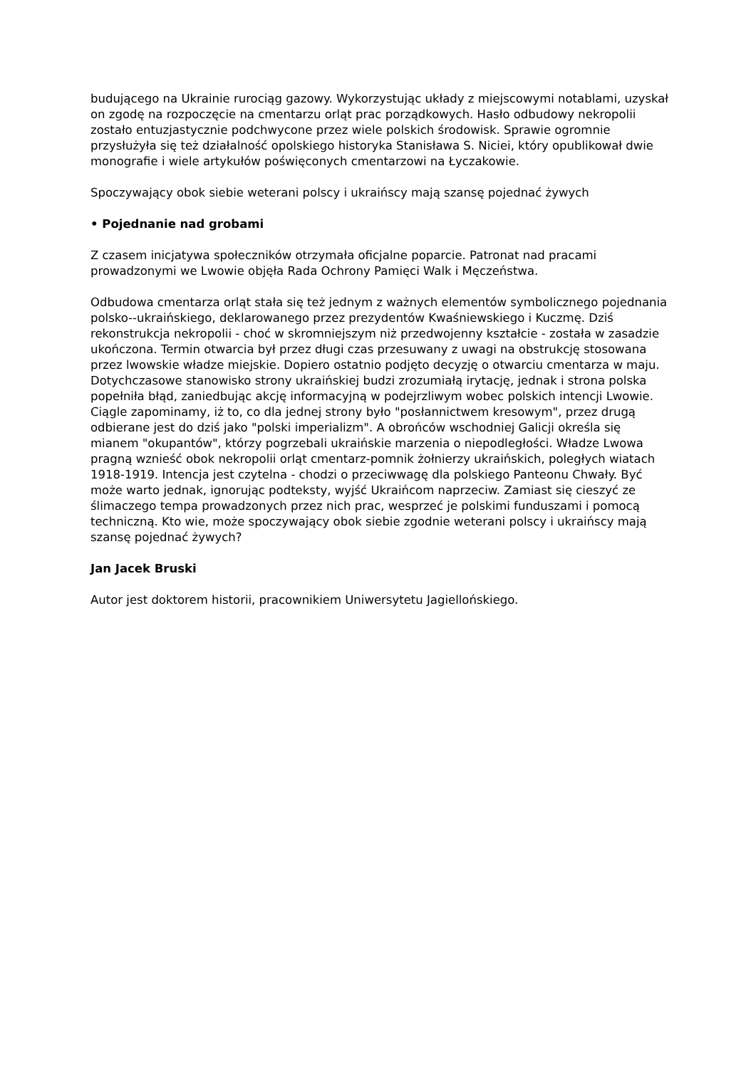budującego na Ukrainie rurociąg gazowy. Wykorzystując układy z miejscowymi notablami, uzyskał on zgodę na rozpoczęcie na cmentarzu orląt prac porządkowych. Hasło odbudowy nekropolii zostało entuzjastycznie podchwycone przez wiele polskich środowisk. Sprawie ogromnie przysłużyła się też działalność opolskiego historyka Stanisława S. Niciei, który opublikował dwie monografie i wiele artykułów poświęconych cmentarzowi na Łyczakowie.
Spoczywający obok siebie weterani polscy i ukraińscy mają szansę pojednać żywych
• Pojednanie nad grobami
Z czasem inicjatywa społeczników otrzymała oficjalne poparcie. Patronat nad pracami prowadzonymi we Lwowie objęła Rada Ochrony Pamięci Walk i Męczeństwa.
Odbudowa cmentarza orląt stała się też jednym z ważnych elementów symbolicznego pojednania polsko--ukraińskiego, deklarowanego przez prezydentów Kwaśniewskiego i Kuczmę. Dziś rekonstrukcja nekropolii - choć w skromniejszym niż przedwojenny kształcie - została w zasadzie ukończona. Termin otwarcia był przez długi czas przesuwany z uwagi na obstrukcję stosowana przez lwowskie władze miejskie. Dopiero ostatnio podjęto decyzję o otwarciu cmentarza w maju. Dotychczasowe stanowisko strony ukraińskiej budzi zrozumiałą irytację, jednak i strona polska popełniła błąd, zaniedbując akcję informacyjną w podejrzliwym wobec polskich intencji Lwowie. Ciągle zapominamy, iż to, co dla jednej strony było "posłannictwem kresowym", przez drugą odbierane jest do dziś jako "polski imperializm". A obrońców wschodniej Galicji określa się mianem "okupantów", którzy pogrzebali ukraińskie marzenia o niepodległości. Władze Lwowa pragną wznieść obok nekropolii orląt cmentarz-pomnik żołnierzy ukraińskich, poległych wiatach 1918-1919. Intencja jest czytelna - chodzi o przeciwwagę dla polskiego Panteonu Chwały. Być może warto jednak, ignorując podteksty, wyjść Ukraińcom naprzeciw. Zamiast się cieszyć ze ślimaczego tempa prowadzonych przez nich prac, wesprzeć je polskimi funduszami i pomocą techniczną. Kto wie, może spoczywający obok siebie zgodnie weterani polscy i ukraińscy mają szansę pojednać żywych?
Jan Jacek Bruski
Autor jest doktorem historii, pracownikiem Uniwersytetu Jagiellońskiego.